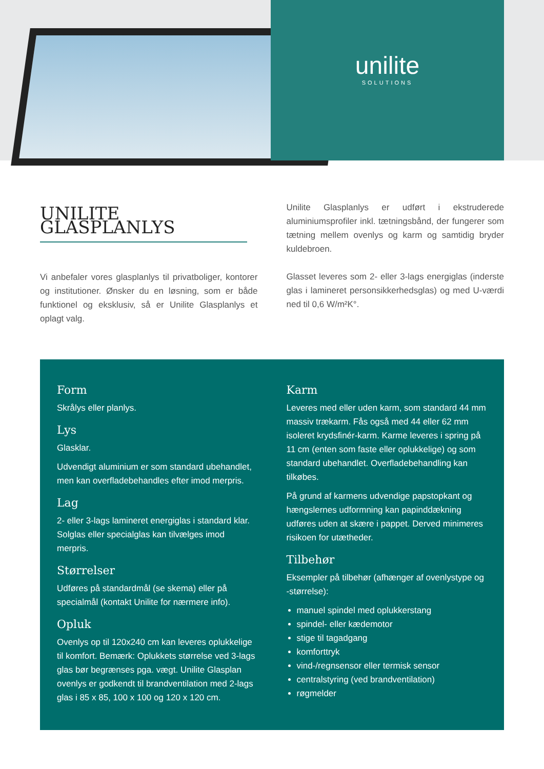unilite
SOLUTIONS
UNILITE GLASPLANLYS
Vi anbefaler vores glasplanlys til privatboliger, kontorer og institutioner. Ønsker du en løsning, som er både funktionel og eksklusiv, så er Unilite Glasplanlys et oplagt valg.
Unilite Glasplanlys er udført i ekstruderede aluminiumsprofiler inkl. tætningsbånd, der fungerer som tætning mellem ovenlys og karm og samtidig bryder kuldebroen.
Glasset leveres som 2- eller 3-lags energiglas (inderste glas i lamineret personsikkerhedsglas) og med U-værdi ned til 0,6 W/m²K°.
Form
Skrålys eller planlys.
Lys
Glasklar.
Udvendigt aluminium er som standard ubehandlet, men kan overfladebehandles efter imod merpris.
Lag
2- eller 3-lags lamineret energiglas i standard klar. Solglas eller specialglas kan tilvælges imod merpris.
Størrelser
Udføres på standardmål (se skema) eller på specialmål (kontakt Unilite for nærmere info).
Opluk
Ovenlys op til 120x240 cm kan leveres oplukkelige til komfort. Bemærk: Oplukkets størrelse ved 3-lags glas bør begrænses pga. vægt. Unilite Glasplan ovenlys er godkendt til brandventilation med 2-lags glas i 85 x 85, 100 x 100 og 120 x 120 cm.
Karm
Leveres med eller uden karm, som standard 44 mm massiv trækarm. Fås også med 44 eller 62 mm isoleret krydsfinér-karm. Karme leveres i spring på 11 cm (enten som faste eller oplukkelige) og som standard ubehandlet. Overfladebehandling kan tilkøbes.
På grund af karmens udvendige papstopkant og hængslernes udformning kan papinddækning udføres uden at skære i pappet. Derved minimeres risikoen for utætheder.
Tilbehør
Eksempler på tilbehør (afhænger af ovenlystype og -størrelse):
manuel spindel med oplukkerstang
spindel- eller kædemotor
stige til tagadgang
komforttryk
vind-/regnsensor eller termisk sensor
centralstyring (ved brandventilation)
røgmelder